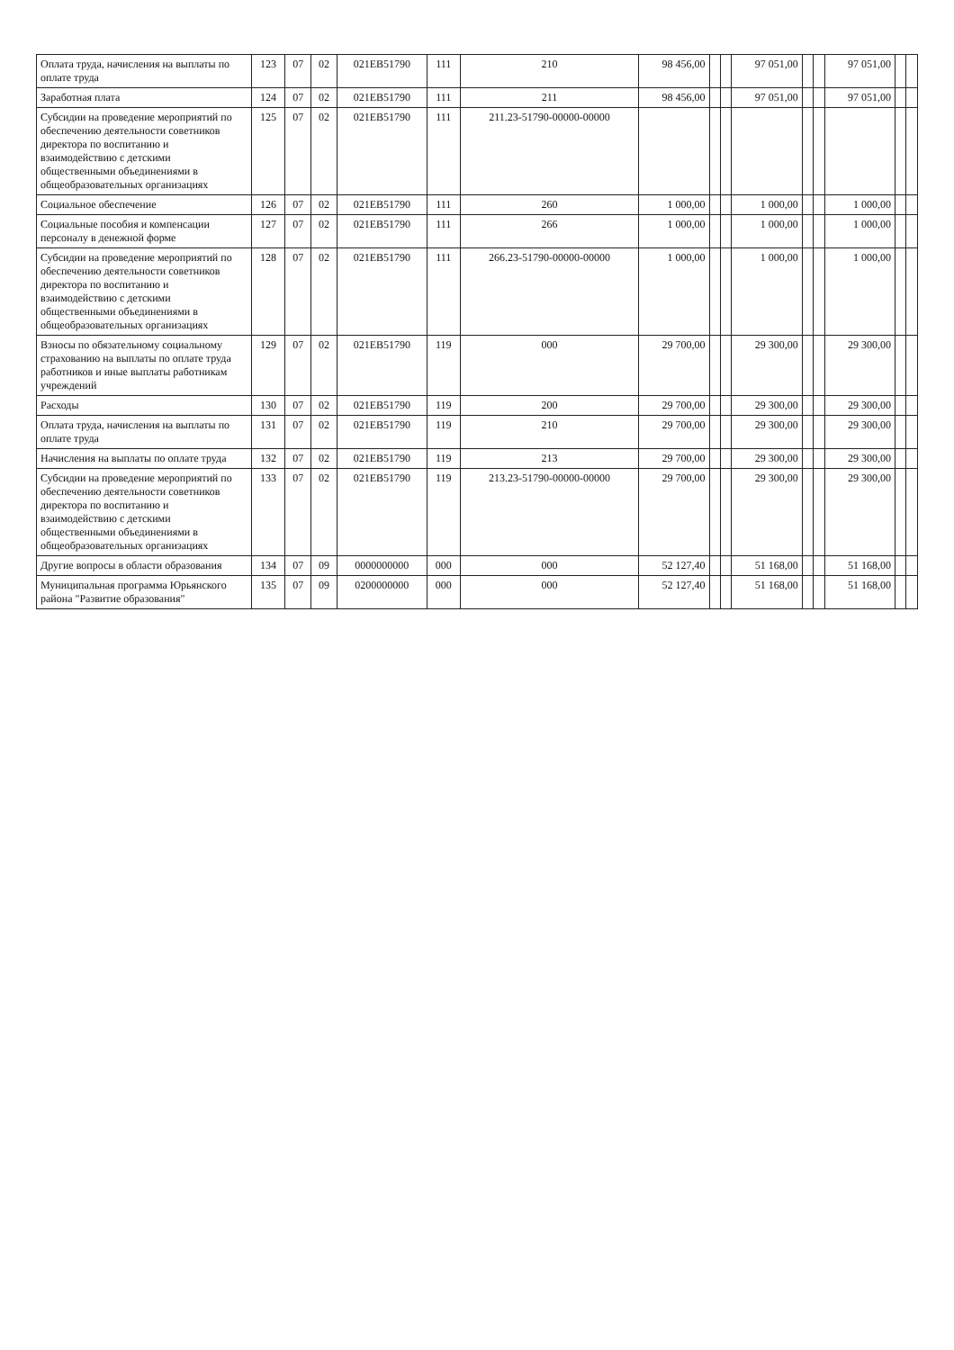| Оплата труда, начисления на выплаты по оплате труда | 123 | 07 | 02 | 021EB51790 | 111 | 210 | 98 456,00 | | | 97 051,00 | | | 97 051,00 | | |
| Заработная плата | 124 | 07 | 02 | 021EB51790 | 111 | 211 | 98 456,00 | | | 97 051,00 | | | 97 051,00 | | |
| Субсидии на проведение мероприятий по обеспечению деятельности советников директора по воспитанию и взаимодействию с детскими общественными объединениями в общеобразовательных организациях | 125 | 07 | 02 | 021EB51790 | 111 | 211.23-51790-00000-00000 | | | | | | | | | |
| Социальное обеспечение | 126 | 07 | 02 | 021EB51790 | 111 | 260 | 1 000,00 | | | 1 000,00 | | | 1 000,00 | | |
| Социальные пособия и компенсации персоналу в денежной форме | 127 | 07 | 02 | 021EB51790 | 111 | 266 | 1 000,00 | | | 1 000,00 | | | 1 000,00 | | |
| Субсидии на проведение мероприятий по обеспечению деятельности советников директора по воспитанию и взаимодействию с детскими общественными объединениями в общеобразовательных организациях | 128 | 07 | 02 | 021EB51790 | 111 | 266.23-51790-00000-00000 | 1 000,00 | | | 1 000,00 | | | 1 000,00 | | |
| Взносы по обязательному социальному страхованию на выплаты по оплате труда работников и иные выплаты работникам учреждений | 129 | 07 | 02 | 021EB51790 | 119 | 000 | 29 700,00 | | | 29 300,00 | | | 29 300,00 | | |
| Расходы | 130 | 07 | 02 | 021EB51790 | 119 | 200 | 29 700,00 | | | 29 300,00 | | | 29 300,00 | | |
| Оплата труда, начисления на выплаты по оплате труда | 131 | 07 | 02 | 021EB51790 | 119 | 210 | 29 700,00 | | | 29 300,00 | | | 29 300,00 | | |
| Начисления на выплаты по оплате труда | 132 | 07 | 02 | 021EB51790 | 119 | 213 | 29 700,00 | | | 29 300,00 | | | 29 300,00 | | |
| Субсидии на проведение мероприятий по обеспечению деятельности советников директора по воспитанию и взаимодействию с детскими общественными объединениями в общеобразовательных организациях | 133 | 07 | 02 | 021EB51790 | 119 | 213.23-51790-00000-00000 | 29 700,00 | | | 29 300,00 | | | 29 300,00 | | |
| Другие вопросы в области образования | 134 | 07 | 09 | 0000000000 | 000 | 000 | 52 127,40 | | | 51 168,00 | | | 51 168,00 | | |
| Муниципальная программа Юрьянского района "Развитие образования" | 135 | 07 | 09 | 0200000000 | 000 | 000 | 52 127,40 | | | 51 168,00 | | | 51 168,00 | | |